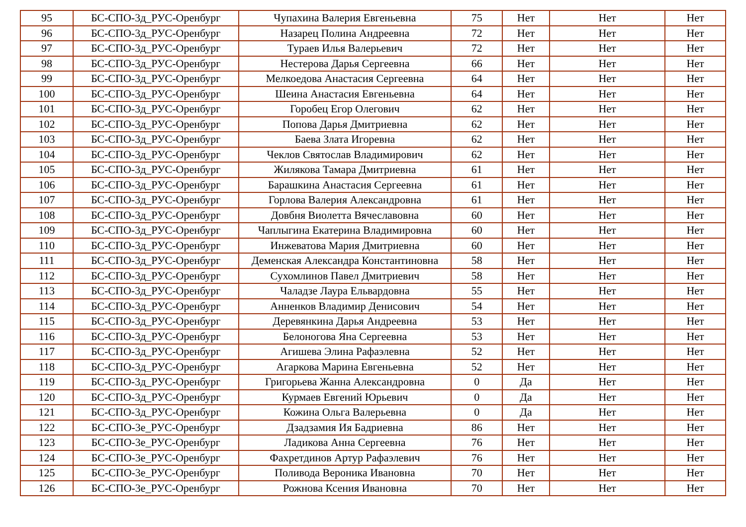| 95 | БС-СПО-3д_РУС-Оренбург | Чупахина Валерия Евгеньевна | 75 | Нет | Нет | Нет |
| 96 | БС-СПО-3д_РУС-Оренбург | Назарец Полина Андреевна | 72 | Нет | Нет | Нет |
| 97 | БС-СПО-3д_РУС-Оренбург | Тураев Илья Валерьевич | 72 | Нет | Нет | Нет |
| 98 | БС-СПО-3д_РУС-Оренбург | Нестерова Дарья Сергеевна | 66 | Нет | Нет | Нет |
| 99 | БС-СПО-3д_РУС-Оренбург | Мелкоедова Анастасия Сергеевна | 64 | Нет | Нет | Нет |
| 100 | БС-СПО-3д_РУС-Оренбург | Шеина Анастасия Евгеньевна | 64 | Нет | Нет | Нет |
| 101 | БС-СПО-3д_РУС-Оренбург | Горобец Егор Олегович | 62 | Нет | Нет | Нет |
| 102 | БС-СПО-3д_РУС-Оренбург | Попова Дарья Дмитриевна | 62 | Нет | Нет | Нет |
| 103 | БС-СПО-3д_РУС-Оренбург | Баева Злата Игоревна | 62 | Нет | Нет | Нет |
| 104 | БС-СПО-3д_РУС-Оренбург | Чеклов Святослав Владимирович | 62 | Нет | Нет | Нет |
| 105 | БС-СПО-3д_РУС-Оренбург | Жилякова Тамара Дмитриевна | 61 | Нет | Нет | Нет |
| 106 | БС-СПО-3д_РУС-Оренбург | Барашкина Анастасия Сергеевна | 61 | Нет | Нет | Нет |
| 107 | БС-СПО-3д_РУС-Оренбург | Горлова Валерия Александровна | 61 | Нет | Нет | Нет |
| 108 | БС-СПО-3д_РУС-Оренбург | Довбня Виолетта Вячеславовна | 60 | Нет | Нет | Нет |
| 109 | БС-СПО-3д_РУС-Оренбург | Чаплыгина Екатерина Владимировна | 60 | Нет | Нет | Нет |
| 110 | БС-СПО-3д_РУС-Оренбург | Инжеватова Мария Дмитриевна | 60 | Нет | Нет | Нет |
| 111 | БС-СПО-3д_РУС-Оренбург | Деменская Александра Константиновна | 58 | Нет | Нет | Нет |
| 112 | БС-СПО-3д_РУС-Оренбург | Сухомлинов Павел Дмитриевич | 58 | Нет | Нет | Нет |
| 113 | БС-СПО-3д_РУС-Оренбург | Чаладзе Лаура Ельвардовна | 55 | Нет | Нет | Нет |
| 114 | БС-СПО-3д_РУС-Оренбург | Анненков Владимир Денисович | 54 | Нет | Нет | Нет |
| 115 | БС-СПО-3д_РУС-Оренбург | Деревянкина Дарья Андреевна | 53 | Нет | Нет | Нет |
| 116 | БС-СПО-3д_РУС-Оренбург | Белоногова Яна Сергеевна | 53 | Нет | Нет | Нет |
| 117 | БС-СПО-3д_РУС-Оренбург | Агишева Элина Рафаэлевна | 52 | Нет | Нет | Нет |
| 118 | БС-СПО-3д_РУС-Оренбург | Агаркова Марина Евгеньевна | 52 | Нет | Нет | Нет |
| 119 | БС-СПО-3д_РУС-Оренбург | Григорьева Жанна Александровна | 0 | Да | Нет | Нет |
| 120 | БС-СПО-3д_РУС-Оренбург | Курмаев Евгений Юрьевич | 0 | Да | Нет | Нет |
| 121 | БС-СПО-3д_РУС-Оренбург | Кожина Ольга Валерьевна | 0 | Да | Нет | Нет |
| 122 | БС-СПО-3е_РУС-Оренбург | Дзадзамия Ия Бадриевна | 86 | Нет | Нет | Нет |
| 123 | БС-СПО-3е_РУС-Оренбург | Ладикова Анна Сергеевна | 76 | Нет | Нет | Нет |
| 124 | БС-СПО-3е_РУС-Оренбург | Фахретдинов Артур Рафаэлевич | 76 | Нет | Нет | Нет |
| 125 | БС-СПО-3е_РУС-Оренбург | Поливода Вероника Ивановна | 70 | Нет | Нет | Нет |
| 126 | БС-СПО-3е_РУС-Оренбург | Рожнова Ксения Ивановна | 70 | Нет | Нет | Нет |